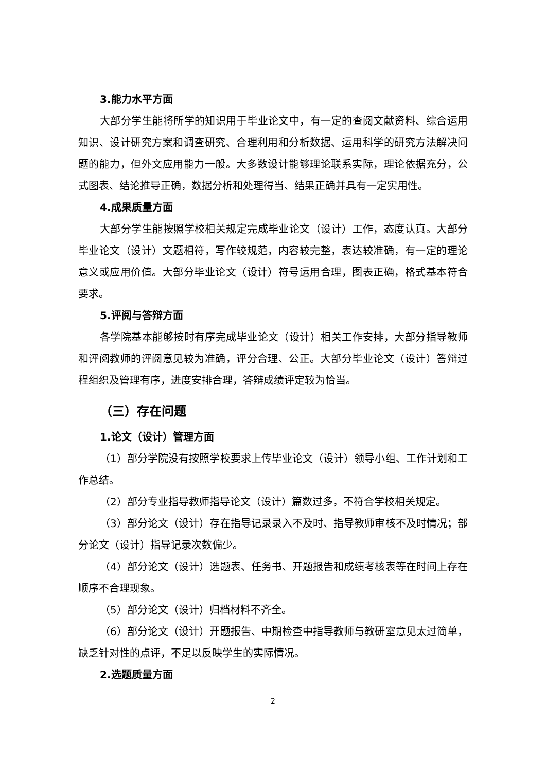3.能力水平方面
大部分学生能将所学的知识用于毕业论文中，有一定的查阅文献资料、综合运用知识、设计研究方案和调查研究、合理利用和分析数据、运用科学的研究方法解决问题的能力，但外文应用能力一般。大多数设计能够理论联系实际，理论依据充分，公式图表、结论推导正确，数据分析和处理得当、结果正确并具有一定实用性。
4.成果质量方面
大部分学生能按照学校相关规定完成毕业论文（设计）工作，态度认真。大部分毕业论文（设计）文题相符，写作较规范，内容较完整，表达较准确，有一定的理论意义或应用价值。大部分毕业论文（设计）符号运用合理，图表正确，格式基本符合要求。
5.评阅与答辩方面
各学院基本能够按时有序完成毕业论文（设计）相关工作安排，大部分指导教师和评阅教师的评阅意见较为准确，评分合理、公正。大部分毕业论文（设计）答辩过程组织及管理有序，进度安排合理，答辩成绩评定较为恰当。
（三）存在问题
1.论文（设计）管理方面
（1）部分学院没有按照学校要求上传毕业论文（设计）领导小组、工作计划和工作总结。
（2）部分专业指导教师指导论文（设计）篇数过多，不符合学校相关规定。
（3）部分论文（设计）存在指导记录录入不及时、指导教师审核不及时情况；部分论文（设计）指导记录次数偏少。
（4）部分论文（设计）选题表、任务书、开题报告和成绩考核表等在时间上存在顺序不合理现象。
（5）部分论文（设计）归档材料不齐全。
（6）部分论文（设计）开题报告、中期检查中指导教师与教研室意见太过简单，缺乏针对性的点评，不足以反映学生的实际情况。
2.选题质量方面
2